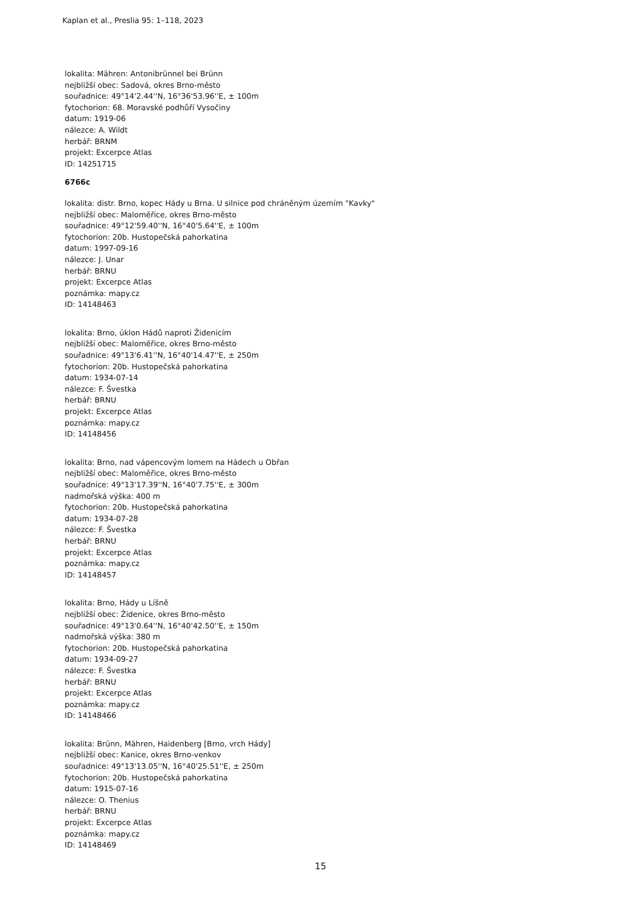Kaplan et al., Preslia 95: 1–118, 2023
lokalita: Mähren: Antonibrünnel bei Brünn
nejbližší obec: Sadová, okres Brno-město
souřadnice: 49°14'2.44''N, 16°36'53.96''E, ± 100m
fytochorion: 68. Moravské podhůří Vysočiny
datum: 1919-06
nálezce: A. Wildt
herbář: BRNM
projekt: Excerpce Atlas
ID: 14251715
6766c
lokalita: distr. Brno, kopec Hády u Brna. U silnice pod chráněným územím "Kavky"
nejbližší obec: Maloměřice, okres Brno-město
souřadnice: 49°12'59.40''N, 16°40'5.64''E, ± 100m
fytochorion: 20b. Hustopečská pahorkatina
datum: 1997-09-16
nálezce: J. Unar
herbář: BRNU
projekt: Excerpce Atlas
poznámka: mapy.cz
ID: 14148463
lokalita: Brno, úklon Hádů naproti Židenicím
nejbližší obec: Maloměřice, okres Brno-město
souřadnice: 49°13'6.41''N, 16°40'14.47''E, ± 250m
fytochorion: 20b. Hustopečská pahorkatina
datum: 1934-07-14
nálezce: F. Švestka
herbář: BRNU
projekt: Excerpce Atlas
poznámka: mapy.cz
ID: 14148456
lokalita: Brno, nad vápencovým lomem na Hádech u Obřan
nejbližší obec: Maloměřice, okres Brno-město
souřadnice: 49°13'17.39''N, 16°40'7.75''E, ± 300m
nadmořská výška: 400 m
fytochorion: 20b. Hustopečská pahorkatina
datum: 1934-07-28
nálezce: F. Švestka
herbář: BRNU
projekt: Excerpce Atlas
poznámka: mapy.cz
ID: 14148457
lokalita: Brno, Hády u Líšně
nejbližší obec: Židenice, okres Brno-město
souřadnice: 49°13'0.64''N, 16°40'42.50''E, ± 150m
nadmořská výška: 380 m
fytochorion: 20b. Hustopečská pahorkatina
datum: 1934-09-27
nálezce: F. Švestka
herbář: BRNU
projekt: Excerpce Atlas
poznámka: mapy.cz
ID: 14148466
lokalita: Brünn, Mähren, Haidenberg [Brno, vrch Hády]
nejbližší obec: Kanice, okres Brno-venkov
souřadnice: 49°13'13.05''N, 16°40'25.51''E, ± 250m
fytochorion: 20b. Hustopečská pahorkatina
datum: 1915-07-16
nálezce: O. Thenius
herbář: BRNU
projekt: Excerpce Atlas
poznámka: mapy.cz
ID: 14148469
15